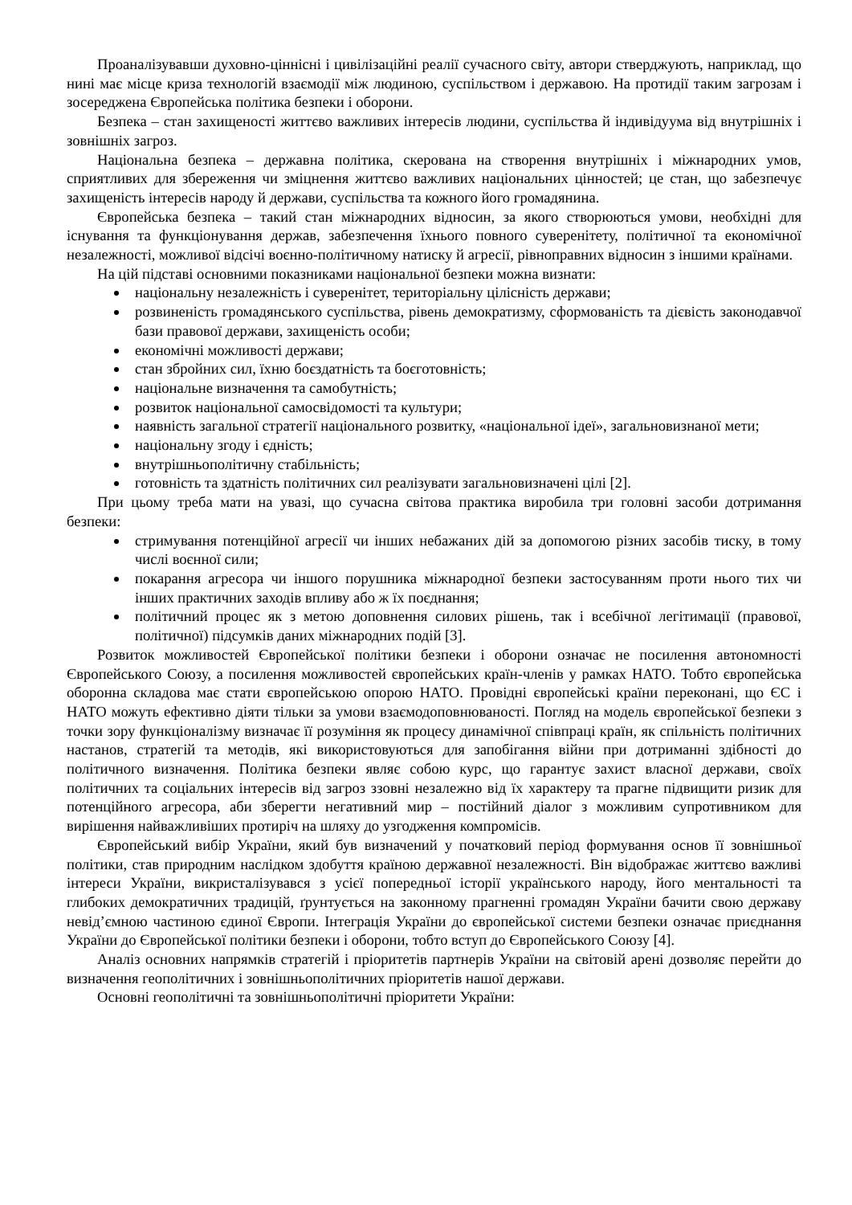Проаналізувавши духовно-ціннісні і цивілізаційні реалії сучасного світу, автори стверджують, наприклад, що нині має місце криза технологій взаємодії між людиною, суспільством і державою. На протидії таким загрозам і зосереджена Європейська політика безпеки і оборони.
Безпека – стан захищеності життєво важливих інтересів людини, суспільства й індивідуума від внутрішніх і зовнішніх загроз.
Національна безпека – державна політика, скерована на створення внутрішніх і міжнародних умов, сприятливих для збереження чи зміцнення життєво важливих національних цінностей; це стан, що забезпечує захищеність інтересів народу й держави, суспільства та кожного його громадянина.
Європейська безпека – такий стан міжнародних відносин, за якого створюються умови, необхідні для існування та функціонування держав, забезпечення їхнього повного суверенітету, політичної та економічної незалежності, можливої відсічі воєнно-політичному натиску й агресії, рівноправних відносин з іншими країнами.
На цій підставі основними показниками національної безпеки можна визнати:
національну незалежність і суверенітет, територіальну цілісність держави;
розвиненість громадянського суспільства, рівень демократизму, сформованість та дієвість законодавчої бази правової держави, захищеність особи;
економічні можливості держави;
стан збройних сил, їхню боєздатність та боєготовність;
національне визначення та самобутність;
розвиток національної самосвідомості та культури;
наявність загальної стратегії національного розвитку, «національної ідеї», загальновизнаної мети;
національну згоду і єдність;
внутрішньополітичну стабільність;
готовність та здатність політичних сил реалізувати загальновизначені цілі [2].
При цьому треба мати на увазі, що сучасна світова практика виробила три головні засоби дотримання безпеки:
стримування потенційної агресії чи інших небажаних дій за допомогою різних засобів тиску, в тому числі воєнної сили;
покарання агресора чи іншого порушника міжнародної безпеки застосуванням проти нього тих чи інших практичних заходів впливу або ж їх поєднання;
політичний процес як з метою доповнення силових рішень, так і всебічної легітимації (правової, політичної) підсумків даних міжнародних подій [3].
Розвиток можливостей Європейської політики безпеки і оборони означає не посилення автономності Європейського Союзу, а посилення можливостей європейських країн-членів у рамках НАТО. Тобто європейська оборонна складова має стати європейською опорою НАТО. Провідні європейські країни переконані, що ЄС і НАТО можуть ефективно діяти тільки за умови взаємодоповнюваності. Погляд на модель європейської безпеки з точки зору функціоналізму визначає її розуміння як процесу динамічної співпраці країн, як спільність політичних настанов, стратегій та методів, які використовуються для запобігання війни при дотриманні здібності до політичного визначення. Політика безпеки являє собою курс, що гарантує захист власної держави, своїх політичних та соціальних інтересів від загроз ззовні незалежно від їх характеру та прагне підвищити ризик для потенційного агресора, аби зберегти негативний мир – постійний діалог з можливим супротивником для вирішення найважливіших протиріч на шляху до узгодження компромісів.
Європейський вибір України, який був визначений у початковий період формування основ її зовнішньої політики, став природним наслідком здобуття країною державної незалежності. Він відображає життєво важливі інтереси України, викристалізувався з усієї попередньої історії українського народу, його ментальності та глибоких демократичних традицій, ґрунтується на законному прагненні громадян України бачити свою державу невід’ємною частиною єдиної Європи. Інтеграція України до європейської системи безпеки означає приєднання України до Європейської політики безпеки і оборони, тобто вступ до Європейського Союзу [4].
Аналіз основних напрямків стратегій і пріоритетів партнерів України на світовій арені дозволяє перейти до визначення геополітичних і зовнішньополітичних пріоритетів нашої держави.
Основні геополітичні та зовнішньополітичні пріоритети України: